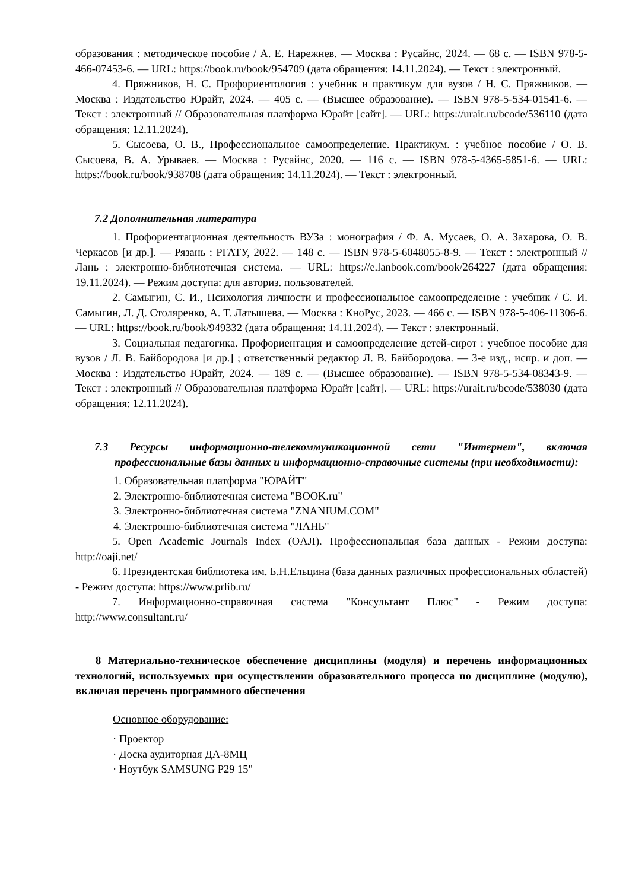образования : методическое пособие / А. Е. Нарежнев. — Москва : Русайнс, 2024. — 68 с. — ISBN 978-5-466-07453-6. — URL: https://book.ru/book/954709 (дата обращения: 14.11.2024). — Текст : электронный.
4. Пряжников, Н. С. Профориентология : учебник и практикум для вузов / Н. С. Пряжников. — Москва : Издательство Юрайт, 2024. — 405 с. — (Высшее образование). — ISBN 978-5-534-01541-6. — Текст : электронный // Образовательная платформа Юрайт [сайт]. — URL: https://urait.ru/bcode/536110 (дата обращения: 12.11.2024).
5. Сысоева, О. В., Профессиональное самоопределение. Практикум. : учебное пособие / О. В. Сысоева, В. А. Урываев. — Москва : Русайнс, 2020. — 116 с. — ISBN 978-5-4365-5851-6. — URL: https://book.ru/book/938708 (дата обращения: 14.11.2024). — Текст : электронный.
7.2 Дополнительная литература
1. Профориентационная деятельность ВУЗа : монография / Ф. А. Мусаев, О. А. Захарова, О. В. Черкасов [и др.]. — Рязань : РГАТУ, 2022. — 148 с. — ISBN 978-5-6048055-8-9. — Текст : электронный // Лань : электронно-библиотечная система. — URL: https://e.lanbook.com/book/264227 (дата обращения: 19.11.2024). — Режим доступа: для авториз. пользователей.
2. Самыгин, С. И., Психология личности и профессиональное самоопределение : учебник / С. И. Самыгин, Л. Д. Столяренко, А. Т. Латышева. — Москва : КноРус, 2023. — 466 с. — ISBN 978-5-406-11306-6. — URL: https://book.ru/book/949332 (дата обращения: 14.11.2024). — Текст : электронный.
3. Социальная педагогика. Профориентация и самоопределение детей-сирот : учебное пособие для вузов / Л. В. Байбородова [и др.] ; ответственный редактор Л. В. Байбородова. — 3-е изд., испр. и доп. — Москва : Издательство Юрайт, 2024. — 189 с. — (Высшее образование). — ISBN 978-5-534-08343-9. — Текст : электронный // Образовательная платформа Юрайт [сайт]. — URL: https://urait.ru/bcode/538030 (дата обращения: 12.11.2024).
7.3 Ресурсы информационно-телекоммуникационной сети "Интернет", включая профессиональные базы данных и информационно-справочные системы (при необходимости):
1. Образовательная платформа "ЮРАЙТ"
2. Электронно-библиотечная система "BOOK.ru"
3. Электронно-библиотечная система "ZNANIUM.COM"
4. Электронно-библиотечная система "ЛАНЬ"
5. Open Academic Journals Index (OAJI). Профессиональная база данных - Режим доступа: http://oaji.net/
6. Президентская библиотека им. Б.Н.Ельцина (база данных различных профессиональных областей) - Режим доступа: https://www.prlib.ru/
7. Информационно-справочная система "Консультант Плюс" - Режим доступа: http://www.consultant.ru/
8 Материально-техническое обеспечение дисциплины (модуля) и перечень информационных технологий, используемых при осуществлении образовательного процесса по дисциплине (модулю), включая перечень программного обеспечения
Основное оборудование:
· Проектор
· Доска аудиторная ДА-8МЦ
· Ноутбук SAMSUNG P29 15"